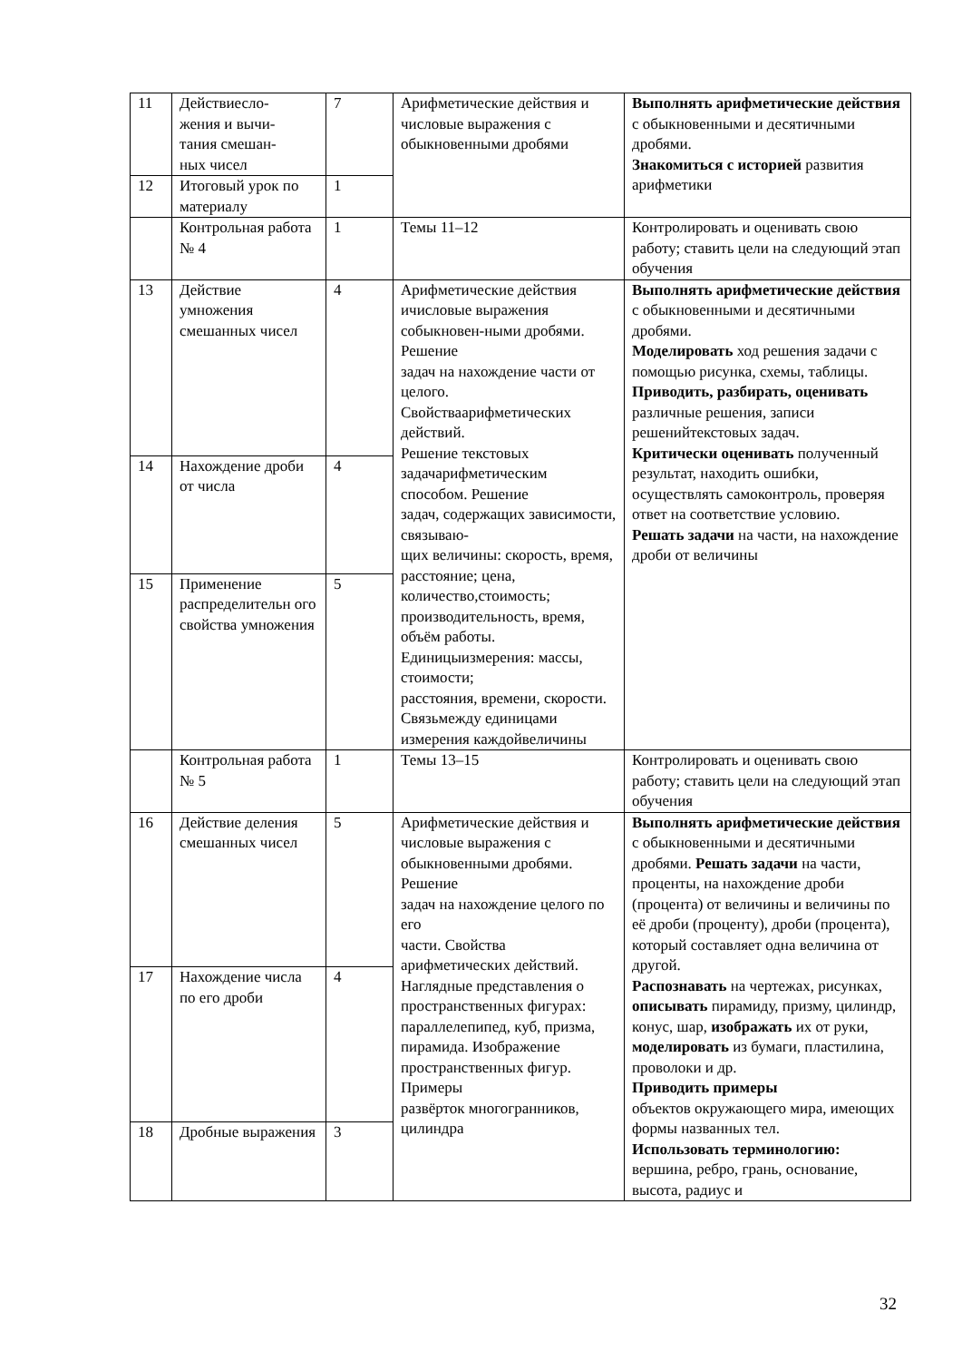| 11 | Действиесло- жения и вычи- тания смешан- ных чисел | 7 | Арифметические действия и числовые выражения с обыкновенными дробями | Выполнять арифметические действия с обыкновенными и десятичными дробями. Знакомиться с историей развития арифметики |
| 12 | Итоговый урок по материалу | 1 | | |
| | Контрольная работа № 4 | 1 | Темы 11–12 | Контролировать и оценивать свою работу; ставить цели на следующий этап обучения |
| 13 | Действие умножения смешанных чисел | 4 | Арифметические действия ичисловые выражения собыкновен-ными дробями. Решение задач на нахождение части от целого. Свойстваарифметических действий. Решение текстовых задачарифметическим способом. Решение задач, содержащих зависимости, связываю- щих величины: скорость, время, расстояние; цена, количество,стоимость; производительность, время, объём работы. Единицыизмерения: массы, стоимости; расстояния, времени, скорости. Связьмежду единицами измерения каждойвеличины | Выполнять арифметические действия с обыкновенными и десятичными дробями. Моделировать ход решения задачи с помощью рисунка, схемы, таблицы. Приводить, разбирать, оценивать различные решения, записи решенийтекстовых задач. Критически оценивать полученный результат, находить ошибки, осуществлять самоконтроль, проверяя ответ на соответствие условию. Решать задачи на части, на нахождение дроби от величины |
| 14 | Нахождение дроби от числа | 4 | | |
| 15 | Применение распределительн ого свойства умножения | 5 | | |
| | Контрольная работа № 5 | 1 | Темы 13–15 | Контролировать и оценивать свою работу; ставить цели на следующий этап обучения |
| 16 | Действие деления смешанных чисел | 5 | Арифметические действия и числовые выражения с обыкновенными дробями. Решение задач на нахождение целого по его части. Свойства арифметических действий. Наглядные представления о пространственных фигурах: параллелепипед, куб, призма, пирамида. Изображение пространственных фигур. Примеры развёрток многогранников, цилиндра | Выполнять арифметические действия с обыкновенными и десятичными дробями. Решать задачи на части, проценты, на нахождение дроби (процента) от величины и величины по её дроби (проценту), дроби (процента), который составляет одна величина от другой. Распознавать на чертежах, рисунках, описывать пирамиду, призму, цилиндр, конус, шар, изображать их от руки, моделировать из бумаги, пластилина, проволоки и др. Приводить примеры объектов окружающего мира, имеющих формы названных тел. Использовать терминологию: вершина, ребро, грань, основание, высота, радиус и |
| 17 | Нахождение числа по его дроби | 4 | | |
| 18 | Дробные выражения | 3 | | |
32